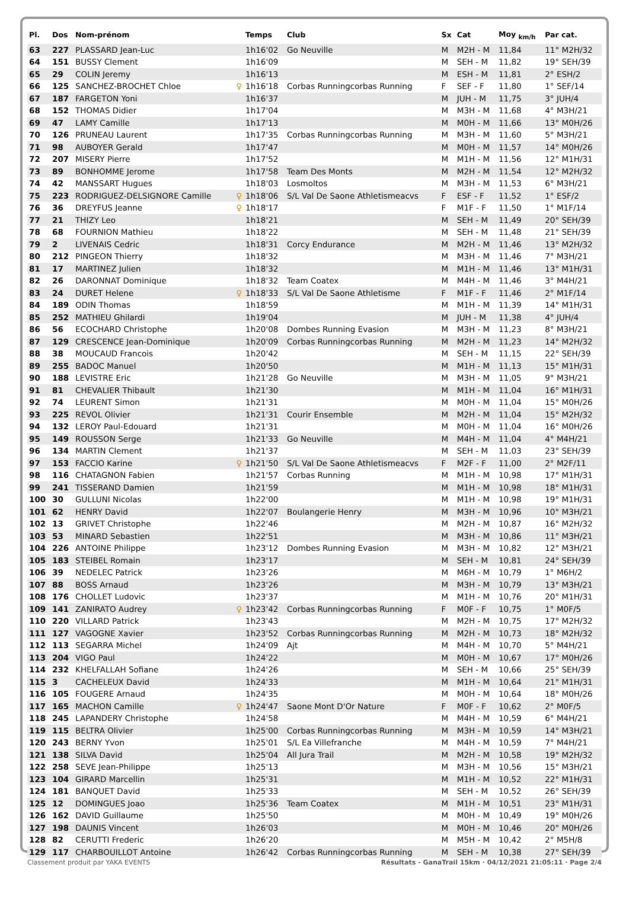| Pl. | Dos | Nom-prénom | | Temps | Club | Sx | Cat | Moy <sub>km/h</sub> | Par cat. |
| --- | --- | --- | --- | --- | --- | --- | --- | --- | --- |
| 63 | 227 | PLASSARD Jean-Luc | | 1h16'02 | Go Neuville | M | M2H - M | 11,84 | 11° M2H/32 |
| 64 | 151 | BUSSY Clement | | 1h16'09 | | M | SEH - M | 11,82 | 19° SEH/39 |
| 65 | 29 | COLIN Jeremy | | 1h16'13 | | M | ESH - M | 11,81 | 2° ESH/2 |
| 66 | 125 | SANCHEZ-BROCHET Chloe | ♀ | 1h16'18 | Corbas Runningcorbas Running | F | SEF - F | 11,80 | 1° SEF/14 |
| 67 | 187 | FARGETON Yoni | | 1h16'37 | | M | JUH - M | 11,75 | 3° JUH/4 |
| 68 | 152 | THOMAS Didier | | 1h17'04 | | M | M3H - M | 11,68 | 4° M3H/21 |
| 69 | 47 | LAMY Camille | | 1h17'13 | | M | M0H - M | 11,66 | 13° M0H/26 |
| 70 | 126 | PRUNEAU Laurent | | 1h17'35 | Corbas Runningcorbas Running | M | M3H - M | 11,60 | 5° M3H/21 |
| 71 | 98 | AUBOYER Gerald | | 1h17'47 | | M | M0H - M | 11,57 | 14° M0H/26 |
| 72 | 207 | MISERY Pierre | | 1h17'52 | | M | M1H - M | 11,56 | 12° M1H/31 |
| 73 | 89 | BONHOMME Jerome | | 1h17'58 | Team Des Monts | M | M2H - M | 11,54 | 12° M2H/32 |
| 74 | 42 | MANSSART Hugues | | 1h18'03 | Losmoltos | M | M3H - M | 11,53 | 6° M3H/21 |
| 75 | 223 | RODRIGUEZ-DELSIGNORE Camille | ♀ | 1h18'06 | S/L Val De Saone Athletismeacvs | F | ESF - F | 11,52 | 1° ESF/2 |
| 76 | 36 | DREYFUS Jeanne | ♀ | 1h18'17 | | F | M1F - F | 11,50 | 1° M1F/14 |
| 77 | 21 | THIZY Leo | | 1h18'21 | | M | SEH - M | 11,49 | 20° SEH/39 |
| 78 | 68 | FOURNION Mathieu | | 1h18'22 | | M | SEH - M | 11,48 | 21° SEH/39 |
| 79 | 2 | LIVENAIS Cedric | | 1h18'31 | Corcy Endurance | M | M2H - M | 11,46 | 13° M2H/32 |
| 80 | 212 | PINGEON Thierry | | 1h18'32 | | M | M3H - M | 11,46 | 7° M3H/21 |
| 81 | 17 | MARTINEZ Julien | | 1h18'32 | | M | M1H - M | 11,46 | 13° M1H/31 |
| 82 | 26 | DARONNAT Dominique | | 1h18'32 | Team Coatex | M | M4H - M | 11,46 | 3° M4H/21 |
| 83 | 24 | DURET Helene | ♀ | 1h18'33 | S/L Val De Saone Athletisme | F | M1F - F | 11,46 | 2° M1F/14 |
| 84 | 189 | ODIN Thomas | | 1h18'59 | | M | M1H - M | 11,39 | 14° M1H/31 |
| 85 | 252 | MATHIEU Ghilardi | | 1h19'04 | | M | JUH - M | 11,38 | 4° JUH/4 |
| 86 | 56 | ECOCHARD Christophe | | 1h20'08 | Dombes Running Evasion | M | M3H - M | 11,23 | 8° M3H/21 |
| 87 | 129 | CRESCENCE Jean-Dominique | | 1h20'09 | Corbas Runningcorbas Running | M | M2H - M | 11,23 | 14° M2H/32 |
| 88 | 38 | MOUCAUD Francois | | 1h20'42 | | M | SEH - M | 11,15 | 22° SEH/39 |
| 89 | 255 | BADOC Manuel | | 1h20'50 | | M | M1H - M | 11,13 | 15° M1H/31 |
| 90 | 188 | LEVISTRE Eric | | 1h21'28 | Go Neuville | M | M3H - M | 11,05 | 9° M3H/21 |
| 91 | 81 | CHEVALIER Thibault | | 1h21'30 | | M | M1H - M | 11,04 | 16° M1H/31 |
| 92 | 74 | LEURENT Simon | | 1h21'31 | | M | M0H - M | 11,04 | 15° M0H/26 |
| 93 | 225 | REVOL Olivier | | 1h21'31 | Courir Ensemble | M | M2H - M | 11,04 | 15° M2H/32 |
| 94 | 132 | LEROY Paul-Edouard | | 1h21'31 | | M | M0H - M | 11,04 | 16° M0H/26 |
| 95 | 149 | ROUSSON Serge | | 1h21'33 | Go Neuville | M | M4H - M | 11,04 | 4° M4H/21 |
| 96 | 134 | MARTIN Clement | | 1h21'37 | | M | SEH - M | 11,03 | 23° SEH/39 |
| 97 | 153 | FACCIO Karine | ♀ | 1h21'50 | S/L Val De Saone Athletismeacvs | F | M2F - F | 11,00 | 2° M2F/11 |
| 98 | 116 | CHATAGNON Fabien | | 1h21'57 | Corbas Running | M | M1H - M | 10,98 | 17° M1H/31 |
| 99 | 241 | TISSERAND Damien | | 1h21'59 | | M | M1H - M | 10,98 | 18° M1H/31 |
| 100 | 30 | GULLUNI Nicolas | | 1h22'00 | | M | M1H - M | 10,98 | 19° M1H/31 |
| 101 | 62 | HENRY David | | 1h22'07 | Boulangerie Henry | M | M3H - M | 10,96 | 10° M3H/21 |
| 102 | 13 | GRIVET Christophe | | 1h22'46 | | M | M2H - M | 10,87 | 16° M2H/32 |
| 103 | 53 | MINARD Sebastien | | 1h22'51 | | M | M3H - M | 10,86 | 11° M3H/21 |
| 104 | 226 | ANTOINE Philippe | | 1h23'12 | Dombes Running Evasion | M | M3H - M | 10,82 | 12° M3H/21 |
| 105 | 183 | STEIBEL Romain | | 1h23'17 | | M | SEH - M | 10,81 | 24° SEH/39 |
| 106 | 39 | NEDELEC Patrick | | 1h23'26 | | M | M6H - M | 10,79 | 1° M6H/2 |
| 107 | 88 | BOSS Arnaud | | 1h23'26 | | M | M3H - M | 10,79 | 13° M3H/21 |
| 108 | 176 | CHOLLET Ludovic | | 1h23'37 | | M | M1H - M | 10,76 | 20° M1H/31 |
| 109 | 141 | ZANIRATO Audrey | ♀ | 1h23'42 | Corbas Runningcorbas Running | F | M0F - F | 10,75 | 1° M0F/5 |
| 110 | 220 | VILLARD Patrick | | 1h23'43 | | M | M2H - M | 10,75 | 17° M2H/32 |
| 111 | 127 | VAGOGNE Xavier | | 1h23'52 | Corbas Runningcorbas Running | M | M2H - M | 10,73 | 18° M2H/32 |
| 112 | 113 | SEGARRA Michel | | 1h24'09 | Ajt | M | M4H - M | 10,70 | 5° M4H/21 |
| 113 | 204 | VIGO Paul | | 1h24'22 | | M | M0H - M | 10,67 | 17° M0H/26 |
| 114 | 232 | KHELFALLAH Sofiane | | 1h24'26 | | M | SEH - M | 10,66 | 25° SEH/39 |
| 115 | 3 | CACHELEUX David | | 1h24'33 | | M | M1H - M | 10,64 | 21° M1H/31 |
| 116 | 105 | FOUGERE Arnaud | | 1h24'35 | | M | M0H - M | 10,64 | 18° M0H/26 |
| 117 | 165 | MACHON Camille | ♀ | 1h24'47 | Saone Mont D'Or Nature | F | M0F - F | 10,62 | 2° M0F/5 |
| 118 | 245 | LAPANDERY Christophe | | 1h24'58 | | M | M4H - M | 10,59 | 6° M4H/21 |
| 119 | 115 | BELTRA Olivier | | 1h25'00 | Corbas Runningcorbas Running | M | M3H - M | 10,59 | 14° M3H/21 |
| 120 | 243 | BERNY Yvon | | 1h25'01 | S/L Ea Villefranche | M | M4H - M | 10,59 | 7° M4H/21 |
| 121 | 138 | SILVA David | | 1h25'04 | All Jura Trail | M | M2H - M | 10,58 | 19° M2H/32 |
| 122 | 258 | SEVE Jean-Philippe | | 1h25'13 | | M | M3H - M | 10,56 | 15° M3H/21 |
| 123 | 104 | GIRARD Marcellin | | 1h25'31 | | M | M1H - M | 10,52 | 22° M1H/31 |
| 124 | 181 | BANQUET David | | 1h25'33 | | M | SEH - M | 10,52 | 26° SEH/39 |
| 125 | 12 | DOMINGUES Joao | | 1h25'36 | Team Coatex | M | M1H - M | 10,51 | 23° M1H/31 |
| 126 | 162 | DAVID Guillaume | | 1h25'50 | | M | M0H - M | 10,49 | 19° M0H/26 |
| 127 | 198 | DAUNIS Vincent | | 1h26'03 | | M | M0H - M | 10,46 | 20° M0H/26 |
| 128 | 82 | CERUTTI Frederic | | 1h26'20 | | M | M5H - M | 10,42 | 2° M5H/8 |
| 129 | 117 | CHARBOUILLOT Antoine | | 1h26'42 | Corbas Runningcorbas Running | M | SEH - M | 10,38 | 27° SEH/39 |
Classement produit par YAKA EVENTS Résultats - GanaTrail 15km · 04/12/2021 21:05:11 · Page 2/4